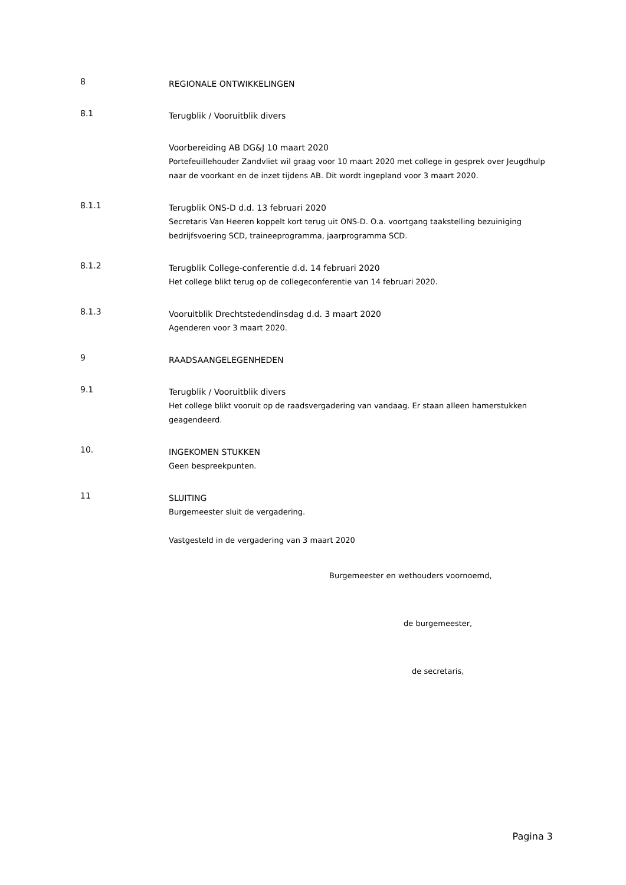8
REGIONALE ONTWIKKELINGEN
8.1
Terugblik / Vooruitblik divers
Voorbereiding AB DG&J 10 maart 2020
Portefeuillehouder Zandvliet wil graag voor 10 maart 2020 met college in gesprek over Jeugdhulp naar de voorkant en de inzet tijdens AB. Dit wordt ingepland voor 3 maart 2020.
8.1.1
Terugblik ONS-D d.d. 13 februari 2020
Secretaris Van Heeren koppelt kort terug uit ONS-D. O.a. voortgang taakstelling bezuiniging bedrijfsvoering SCD, traineeprogramma, jaarprogramma SCD.
8.1.2
Terugblik College-conferentie d.d. 14 februari 2020
Het college blikt terug op de collegeconferentie van 14 februari 2020.
8.1.3
Vooruitblik Drechtstedendinsdag d.d. 3 maart 2020
Agenderen voor 3 maart 2020.
9
RAADSAANGELEGENHEDEN
9.1
Terugblik / Vooruitblik divers
Het college blikt vooruit op de raadsvergadering van vandaag. Er staan alleen hamerstukken geagendeerd.
10.
INGEKOMEN STUKKEN
Geen bespreekpunten.
11
SLUITING
Burgemeester sluit de vergadering.
Vastgesteld in de vergadering van 3 maart 2020
Burgemeester en wethouders voornoemd,
de burgemeester,
de secretaris,
Pagina 3